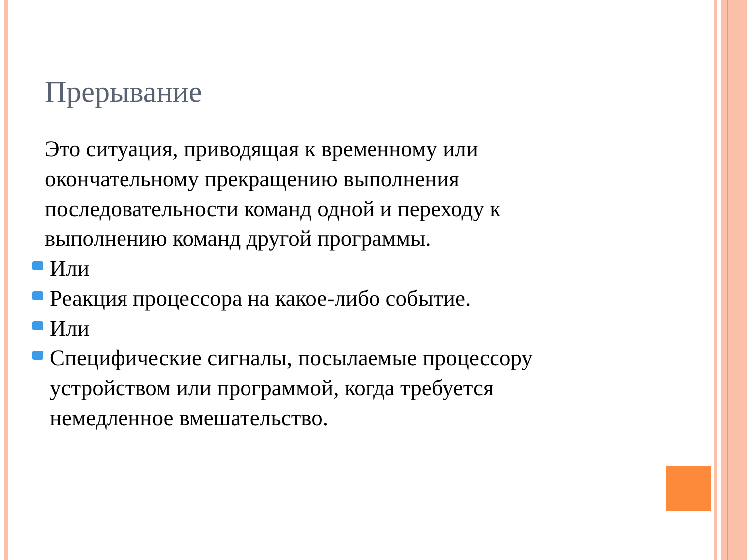Прерывание
Это ситуация, приводящая к временному или окончательному прекращению выполнения последовательности команд одной и переходу к выполнению команд другой программы.
Или
Реакция процессора на какое-либо событие.
Или
Специфические сигналы, посылаемые процессору устройством или программой, когда требуется немедленное вмешательство.